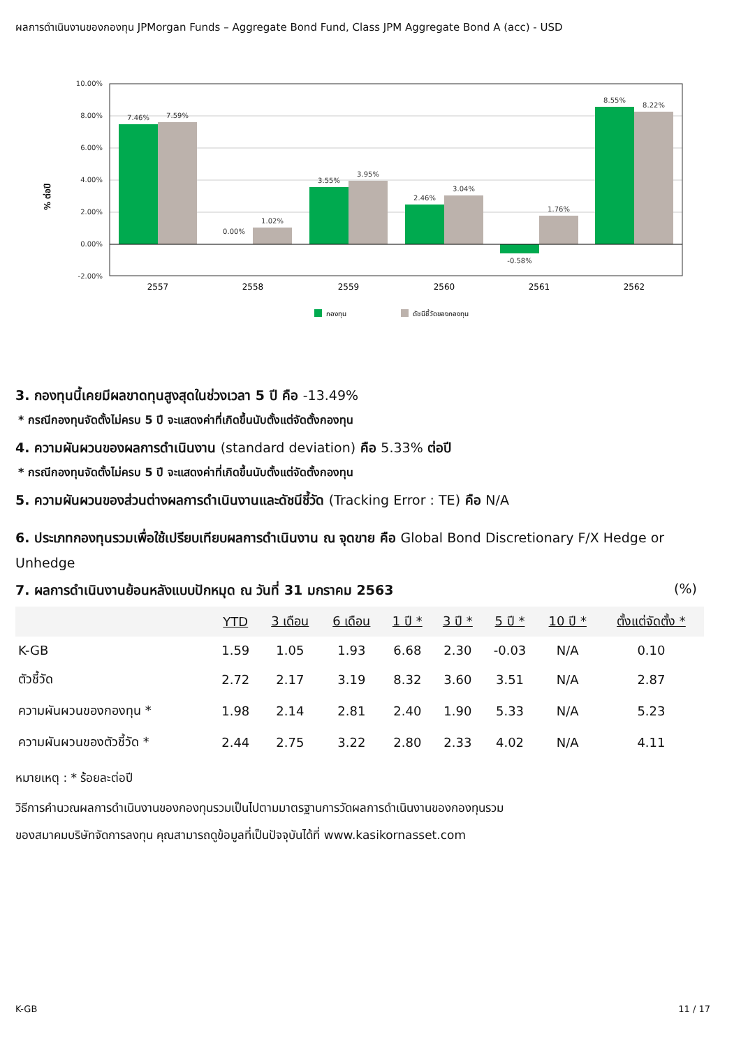ผลการดำเนินงานของกองทุน JPMorgan Funds – Aggregate Bond Fund, Class JPM Aggregate Bond A (acc) - USD
% ต่อปี
10.00%
8.00%
6.00%
4.00%
2.00%
0.00%
-2.00%
7.46%
7.59%
0.00%
1.02%
3.55%
3.95%
2.46%
3.04%
-0.58%
1.76%
8.55%
8.22%
2557
2558
2559
2560
2561
2562
กองทุน
ดัชนีชี้วัดของกองทุน
3. กองทุนนี้เคยมีผลขาดทุนสูงสุดในช่วงเวลา 5 ปี คือ -13.49%
* กรณีกองทุนจัดตั้งไม่ครบ 5 ปี จะแสดงค่าที่เกิดขึ้นนับตั้งแต่จัดตั้งกองทุน
4. ความผันผวนของผลการดำเนินงาน (standard deviation) คือ 5.33% ต่อปี
* กรณีกองทุนจัดตั้งไม่ครบ 5 ปี จะแสดงค่าที่เกิดขึ้นนับตั้งแต่จัดตั้งกองทุน
5. ความผันผวนของส่วนต่างผลการดำเนินงานและดัชนีชี้วัด (Tracking Error : TE) คือ N/A
6. ประเภทกองทุนรวมเพื่อใช้เปรียบเทียบผลการดำเนินงาน ณ จุดขาย คือ Global Bond Discretionary F/X Hedge or Unhedge
7. ผลการดำเนินงานย้อนหลังแบบปักหมุด ณ วันที่ 31 มกราคม 2563 (%)
| | YTD | 3 เดือน | 6 เดือน | 1 ปี * | 3 ปี * | 5 ปี * | 10 ปี * | ตั้งแต่จัดตั้ง * |
| --- | --- | --- | --- | --- | --- | --- | --- | --- |
| K-GB | 1.59 | 1.05 | 1.93 | 6.68 | 2.30 | -0.03 | N/A | 0.10 |
| ตัวชี้วัด | 2.72 | 2.17 | 3.19 | 8.32 | 3.60 | 3.51 | N/A | 2.87 |
| ความผันผวนของกองทุน * | 1.98 | 2.14 | 2.81 | 2.40 | 1.90 | 5.33 | N/A | 5.23 |
| ความผันผวนของตัวชี้วัด * | 2.44 | 2.75 | 3.22 | 2.80 | 2.33 | 4.02 | N/A | 4.11 |
หมายเหตุ : * ร้อยละต่อปี
วิธีการคำนวณผลการดำเนินงานของกองทุนรวมเป็นไปตามมาตรฐานการวัดผลการดำเนินงานของกองทุนรวม
ของสมาคมบริษัทจัดการลงทุน คุณสามารถดูข้อมูลที่เป็นปัจจุบันได้ที่ www.kasikornasset.com
K-GB 11 / 17